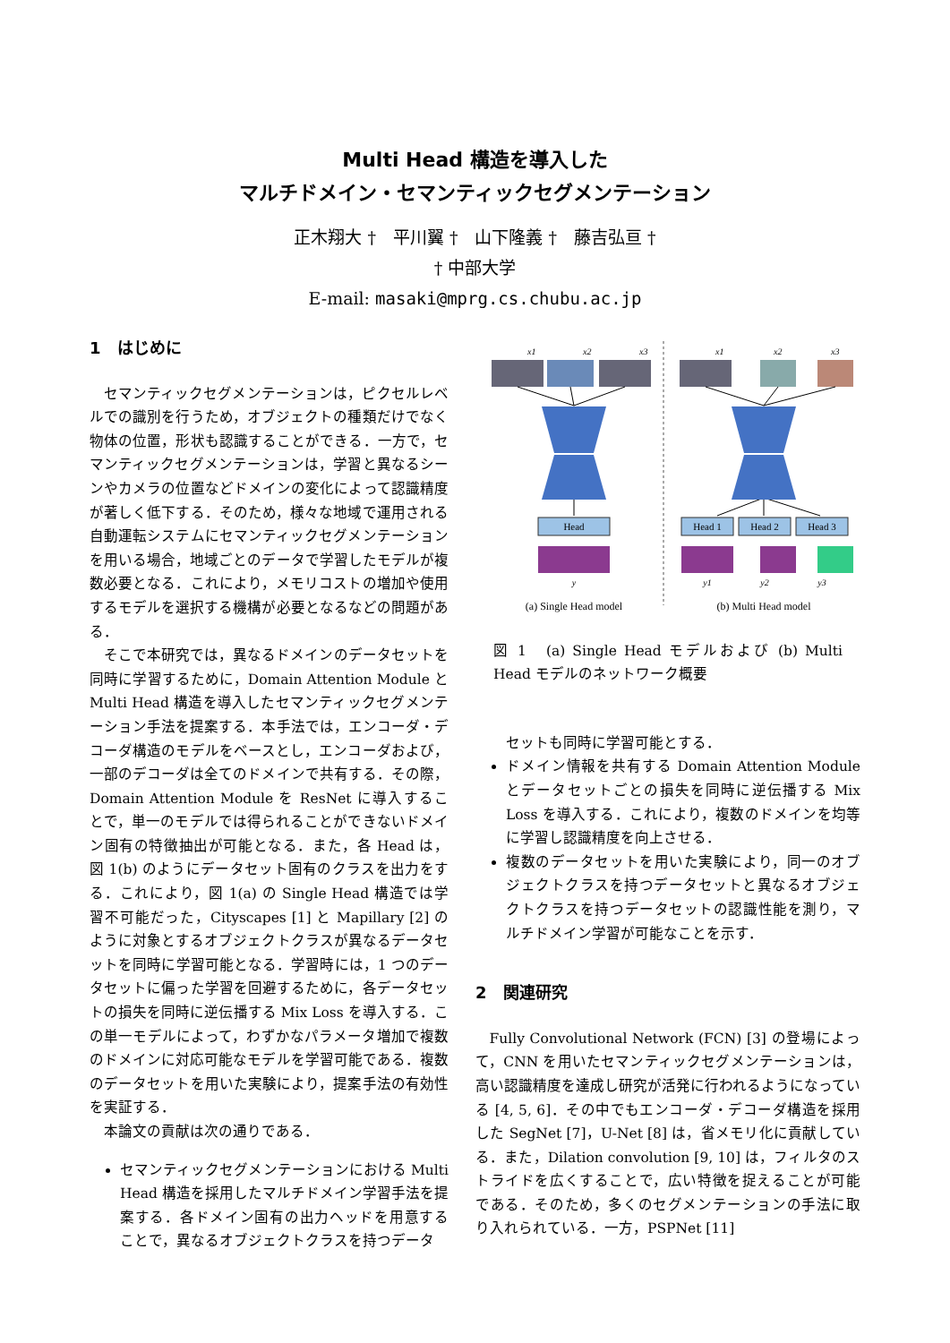Multi Head 構造を導入した
マルチドメイン・セマンティックセグメンテーション
正木翔大 †　平川翼 †　山下隆義 †　藤吉弘亘 †
† 中部大学
E-mail: masaki@mprg.cs.chubu.ac.jp
1　はじめに
セマンティックセグメンテーションは，ピクセルレベルでの識別を行うため，オブジェクトの種類だけでなく物体の位置，形状も認識することができる．一方で，セマンティックセグメンテーションは，学習と異なるシーンやカメラの位置などドメインの変化によって認識精度が著しく低下する．そのため，様々な地域で運用される自動運転システムにセマンティックセグメンテーションを用いる場合，地域ごとのデータで学習したモデルが複数必要となる．これにより，メモリコストの増加や使用するモデルを選択する機構が必要となるなどの問題がある．
そこで本研究では，異なるドメインのデータセットを同時に学習するために，Domain Attention Module と Multi Head 構造を導入したセマンティックセグメンテーション手法を提案する．本手法では，エンコーダ・デコーダ構造のモデルをベースとし，エンコーダおよび，一部のデコーダは全てのドメインで共有する．その際，Domain Attention Module を ResNet に導入することで，単一のモデルでは得られることができないドメイン固有の特徴抽出が可能となる．また，各 Head は，図 1(b) のようにデータセット固有のクラスを出力をする．これにより，図 1(a) の Single Head 構造では学習不可能だった，Cityscapes [1] と Mapillary [2] のように対象とするオブジェクトクラスが異なるデータセットを同時に学習可能となる．学習時には，1 つのデータセットに偏った学習を回避するために，各データセットの損失を同時に逆伝播する Mix Loss を導入する．この単一モデルによって，わずかなパラメータ増加で複数のドメインに対応可能なモデルを学習可能である．複数のデータセットを用いた実験により，提案手法の有効性を実証する．
本論文の貢献は次の通りである．
セマンティックセグメンテーションにおける Multi Head 構造を採用したマルチドメイン学習手法を提案する．各ドメイン固有の出力ヘッドを用意することで，異なるオブジェクトクラスを持つデータ
x1
x2
x3
x1
x2
x3
Head
Head 1
Head 2
Head 3
y
y1
y2
y3
(a) Single Head model
(b) Multi Head model
図 1　(a) Single Head モデルおよび (b) Multi Head モデルのネットワーク概要
セットも同時に学習可能とする．
ドメイン情報を共有する Domain Attention Module とデータセットごとの損失を同時に逆伝播する Mix Loss を導入する．これにより，複数のドメインを均等に学習し認識精度を向上させる．
複数のデータセットを用いた実験により，同一のオブジェクトクラスを持つデータセットと異なるオブジェクトクラスを持つデータセットの認識性能を測り，マルチドメイン学習が可能なことを示す．
2　関連研究
Fully Convolutional Network (FCN) [3] の登場によって，CNN を用いたセマンティックセグメンテーションは，高い認識精度を達成し研究が活発に行われるようになっている [4, 5, 6]．その中でもエンコーダ・デコーダ構造を採用した SegNet [7]，U-Net [8] は，省メモリ化に貢献している．また，Dilation convolution [9, 10] は，フィルタのストライドを広くすることで，広い特徴を捉えることが可能である．そのため，多くのセグメンテーションの手法に取り入れられている．一方，PSPNet [11]